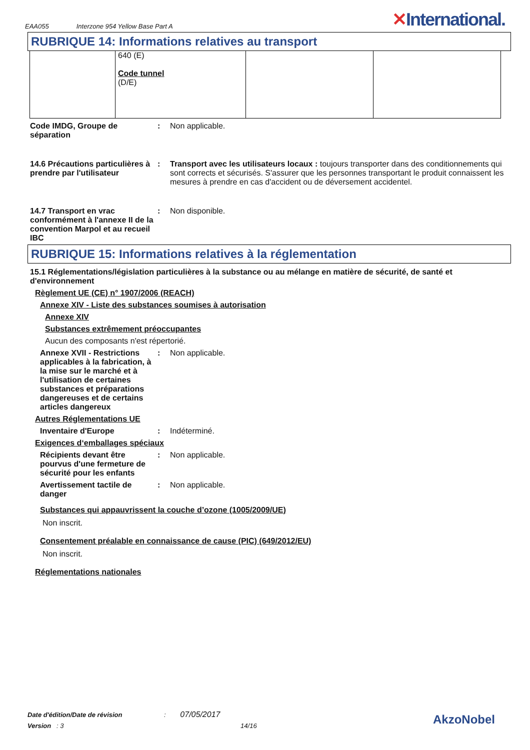EAA055 Interzone 954 Yellow Base Part A
✕International.
RUBRIQUE 14: Informations relatives au transport
| | 640 (E) Code tunnel (D/E) | | |
Code IMDG, Groupe de séparation
: Non applicable.
14.6 Précautions particulières à prendre par l'utilisateur
: Transport avec les utilisateurs locaux : toujours transporter dans des conditionnements qui sont corrects et sécurisés. S'assurer que les personnes transportant le produit connaissent les mesures à prendre en cas d'accident ou de déversement accidentel.
14.7 Transport en vrac conformément à l'annexe II de la convention Marpol et au recueil IBC
: Non disponible.
RUBRIQUE 15: Informations relatives à la réglementation
15.1 Réglementations/législation particulières à la substance ou au mélange en matière de sécurité, de santé et d'environnement
Règlement UE (CE) n° 1907/2006 (REACH)
Annexe XIV - Liste des substances soumises à autorisation
Annexe XIV
Substances extrêmement préoccupantes
Aucun des composants n'est répertorié.
Annexe XVII - Restrictions applicables à la fabrication, à la mise sur le marché et à l'utilisation de certaines substances et préparations dangereuses et de certains articles dangereux
: Non applicable.
Autres Réglementations UE
Inventaire d'Europe : Indéterminé.
Exigences d‘emballages spéciaux
Récipients devant être pourvus d'une fermeture de sécurité pour les enfants
: Non applicable.
Avertissement tactile de danger
: Non applicable.
Substances qui appauvrissent la couche d’ozone (1005/2009/UE)
Non inscrit.
Consentement préalable en connaissance de cause (PIC) (649/2012/EU)
Non inscrit.
Réglementations nationales
Date d'édition/Date de révision : 07/05/2017
Version : 3 14/16
AkzoNobel